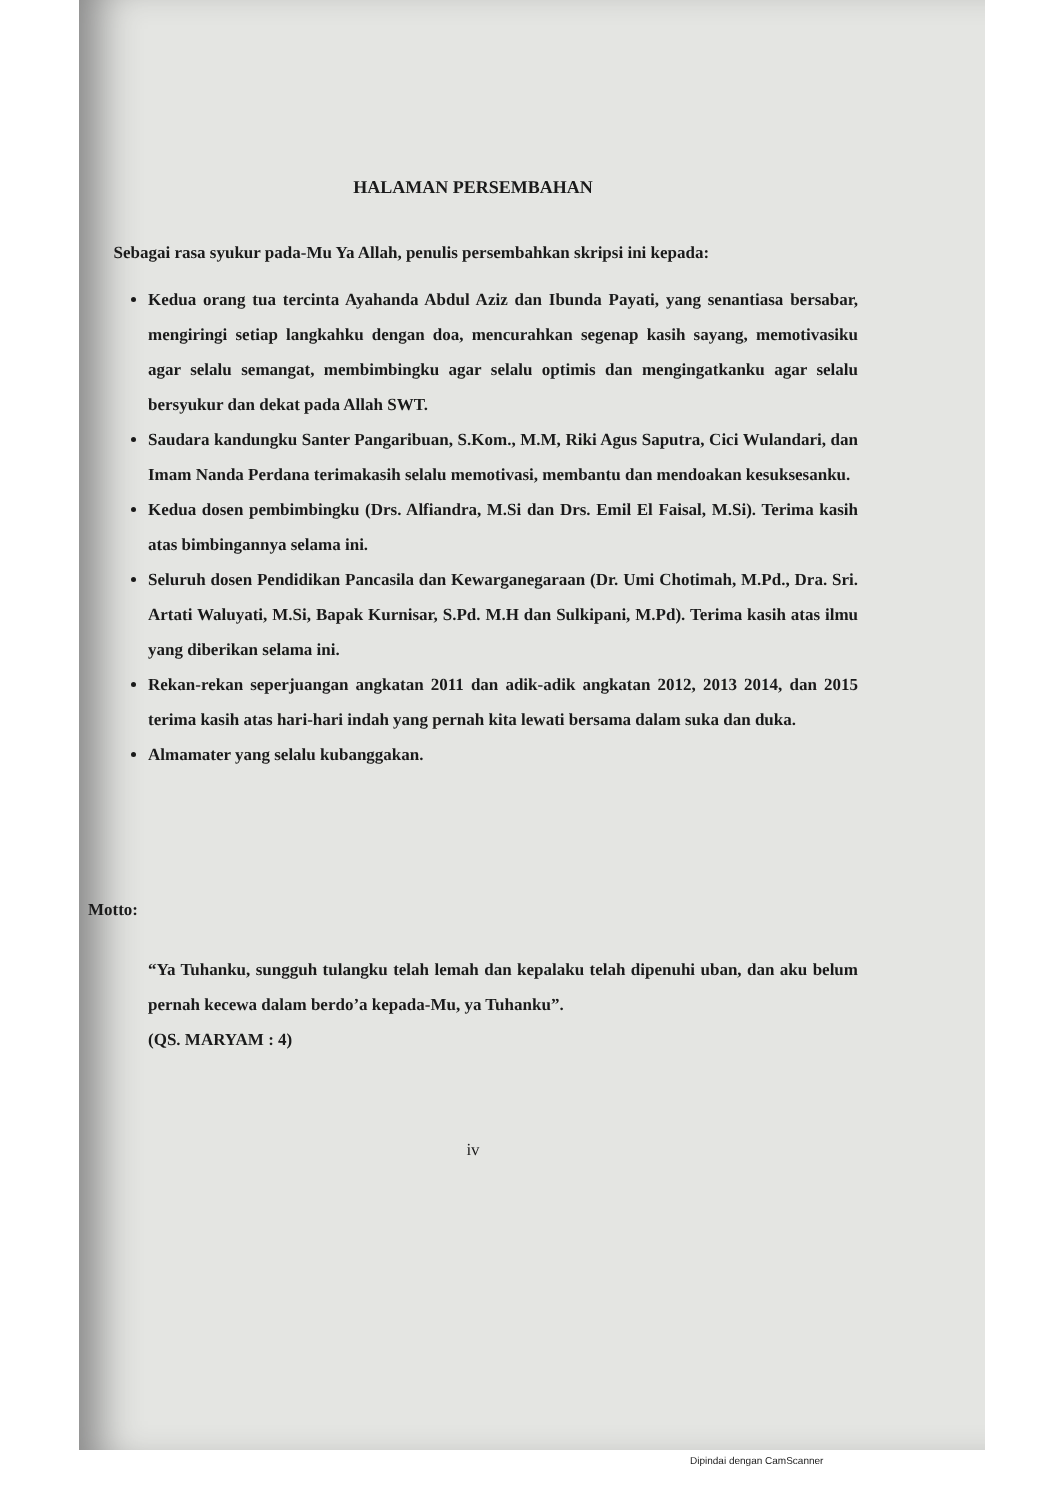HALAMAN PERSEMBAHAN
Sebagai rasa syukur pada-Mu Ya Allah, penulis persembahkan skripsi ini kepada:
Kedua orang tua tercinta Ayahanda Abdul Aziz dan Ibunda Payati, yang senantiasa bersabar, mengiringi setiap langkahku dengan doa, mencurahkan segenap kasih sayang, memotivasiku agar selalu semangat, membimbingku agar selalu optimis dan mengingatkanku agar selalu bersyukur dan dekat pada Allah SWT.
Saudara kandungku Santer Pangaribuan, S.Kom., M.M, Riki Agus Saputra, Cici Wulandari, dan Imam Nanda Perdana terimakasih selalu memotivasi, membantu dan mendoakan kesuksesanku.
Kedua dosen pembimbingku (Drs. Alfiandra, M.Si dan Drs. Emil El Faisal, M.Si). Terima kasih atas bimbingannya selama ini.
Seluruh dosen Pendidikan Pancasila dan Kewarganegaraan (Dr. Umi Chotimah, M.Pd., Dra. Sri. Artati Waluyati, M.Si, Bapak Kurnisar, S.Pd. M.H dan Sulkipani, M.Pd). Terima kasih atas ilmu yang diberikan selama ini.
Rekan-rekan seperjuangan angkatan 2011 dan adik-adik angkatan 2012, 2013 2014, dan 2015 terima kasih atas hari-hari indah yang pernah kita lewati bersama dalam suka dan duka.
Almamater yang selalu kubanggakan.
Motto:
“Ya Tuhanku, sungguh tulangku telah lemah dan kepalaku telah dipenuhi uban, dan aku belum pernah kecewa dalam berdo’a kepada-Mu, ya Tuhanku”.
(QS. MARYAM : 4)
iv
Dipindai dengan CamScanner